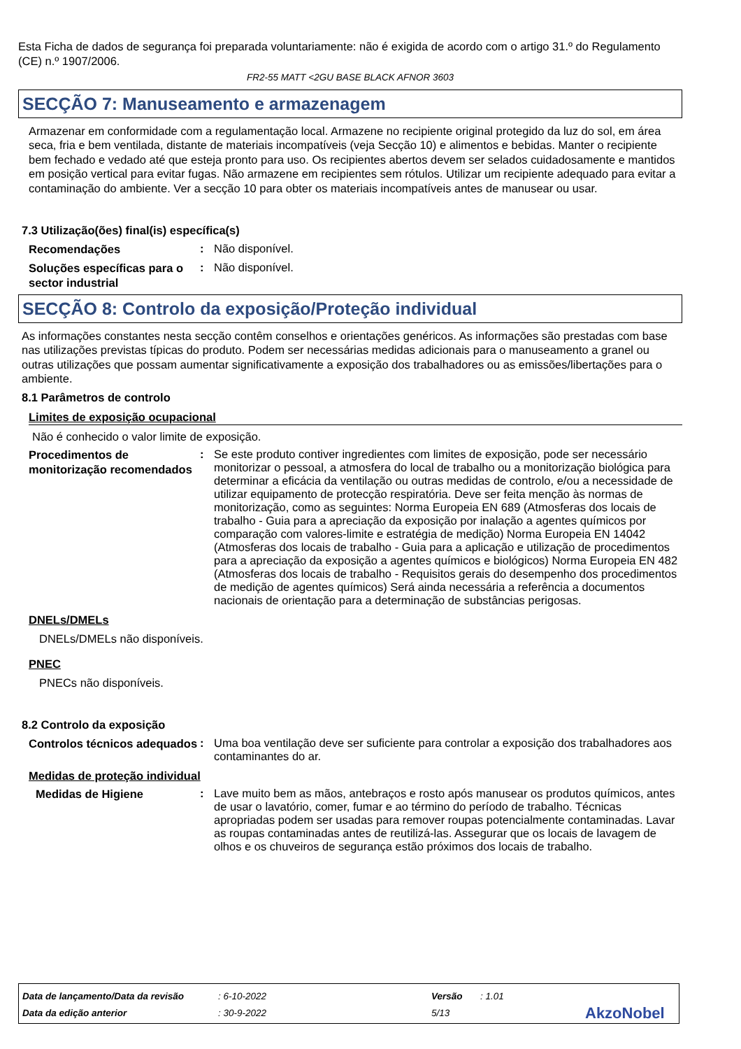Esta Ficha de dados de segurança foi preparada voluntariamente: não é exigida de acordo com o artigo 31.º do Regulamento (CE) n.º 1907/2006.
FR2-55 MATT <2GU BASE BLACK AFNOR 3603
SECÇÃO 7: Manuseamento e armazenagem
Armazenar em conformidade com a regulamentação local. Armazene no recipiente original protegido da luz do sol, em área seca, fria e bem ventilada, distante de materiais incompatíveis (veja Secção 10) e alimentos e bebidas. Manter o recipiente bem fechado e vedado até que esteja pronto para uso. Os recipientes abertos devem ser selados cuidadosamente e mantidos em posição vertical para evitar fugas. Não armazene em recipientes sem rótulos. Utilizar um recipiente adequado para evitar a contaminação do ambiente. Ver a secção 10 para obter os materiais incompatíveis antes de manusear ou usar.
7.3 Utilização(ões) final(is) específica(s)
Recomendações
: Não disponível.
Soluções específicas para o sector industrial
: Não disponível.
SECÇÃO 8: Controlo da exposição/Proteção individual
As informações constantes nesta secção contêm conselhos e orientações genéricos. As informações são prestadas com base nas utilizações previstas típicas do produto. Podem ser necessárias medidas adicionais para o manuseamento a granel ou outras utilizações que possam aumentar significativamente a exposição dos trabalhadores ou as emissões/libertações para o ambiente.
8.1 Parâmetros de controlo
Limites de exposição ocupacional
Não é conhecido o valor limite de exposição.
Procedimentos de monitorização recomendados
: Se este produto contiver ingredientes com limites de exposição, pode ser necessário monitorizar o pessoal, a atmosfera do local de trabalho ou a monitorização biológica para determinar a eficácia da ventilação ou outras medidas de controlo, e/ou a necessidade de utilizar equipamento de protecção respiratória. Deve ser feita menção às normas de monitorização, como as seguintes: Norma Europeia EN 689 (Atmosferas dos locais de trabalho - Guia para a apreciação da exposição por inalação a agentes químicos por comparação com valores-limite e estratégia de medição) Norma Europeia EN 14042 (Atmosferas dos locais de trabalho - Guia para a aplicação e utilização de procedimentos para a apreciação da exposição a agentes químicos e biológicos) Norma Europeia EN 482 (Atmosferas dos locais de trabalho - Requisitos gerais do desempenho dos procedimentos de medição de agentes químicos) Será ainda necessária a referência a documentos nacionais de orientação para a determinação de substâncias perigosas.
DNELs/DMELs
DNELs/DMELs não disponíveis.
PNEC
PNECs não disponíveis.
8.2 Controlo da exposição
Controlos técnicos adequados
: Uma boa ventilação deve ser suficiente para controlar a exposição dos trabalhadores aos contaminantes do ar.
Medidas de proteção individual
Medidas de Higiene
: Lave muito bem as mãos, antebraços e rosto após manusear os produtos químicos, antes de usar o lavatório, comer, fumar e ao término do período de trabalho. Técnicas apropriadas podem ser usadas para remover roupas potencialmente contaminadas. Lavar as roupas contaminadas antes de reutilizá-las. Assegurar que os locais de lavagem de olhos e os chuveiros de segurança estão próximos dos locais de trabalho.
Data de lançamento/Data da revisão: 6-10-2022 Versão: 1.01
Data da edição anterior: 30-9-2022 5/13 AkzoNobel